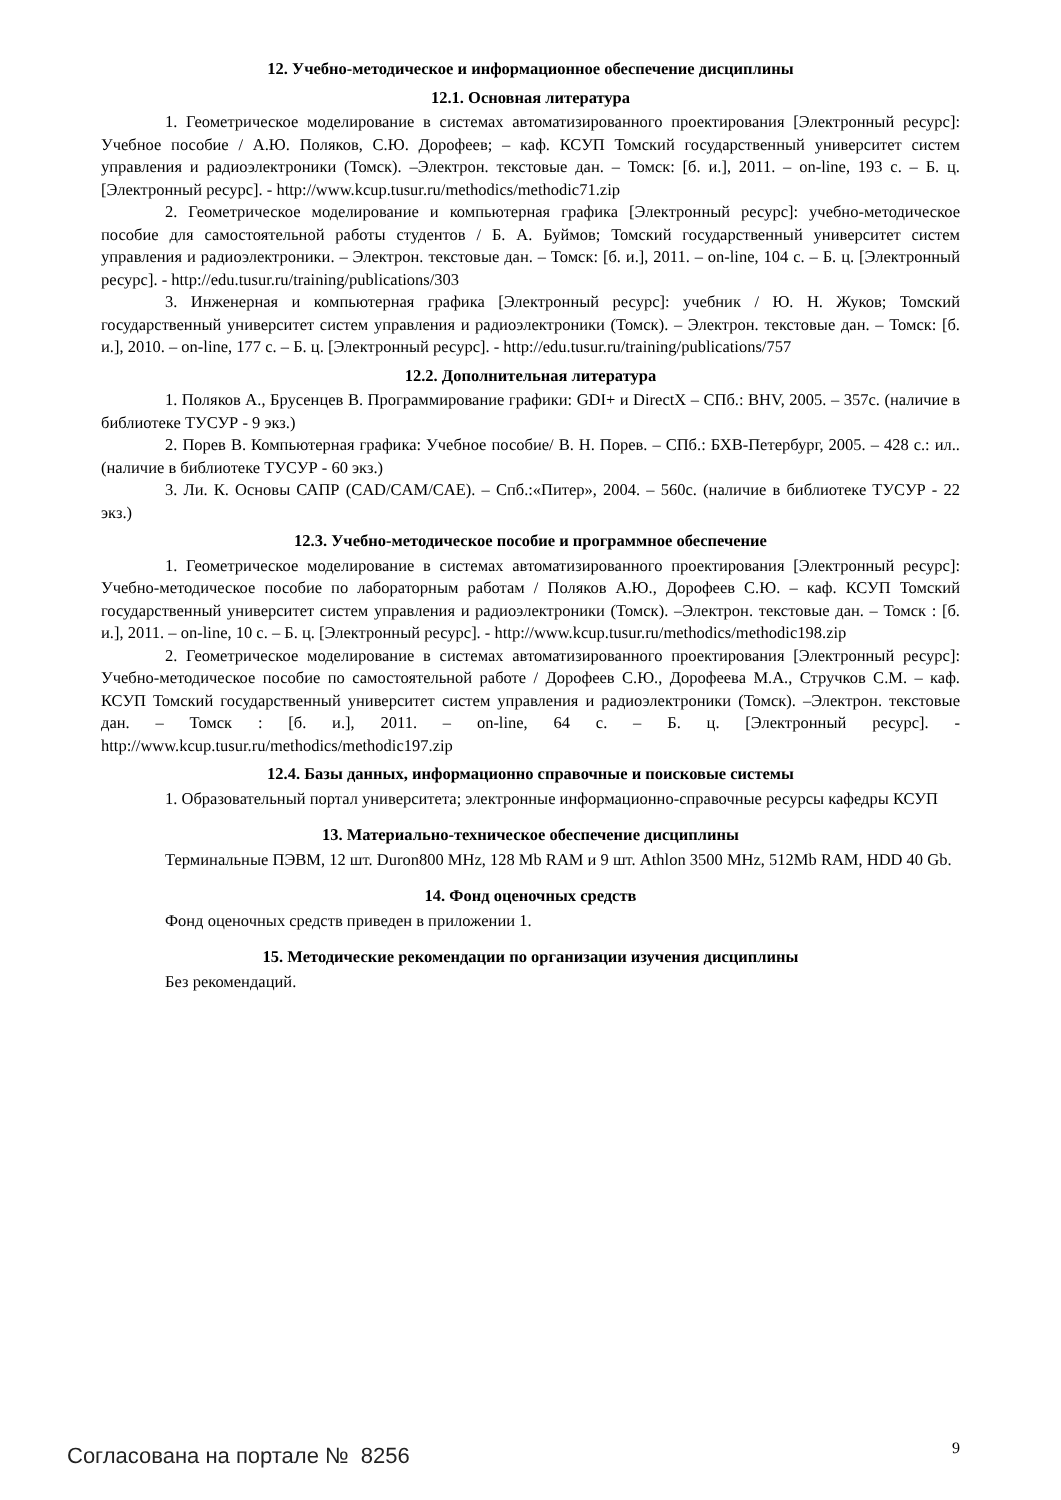12. Учебно-методическое и информационное обеспечение дисциплины
12.1. Основная литература
1. Геометрическое моделирование в системах автоматизированного проектирования [Электронный ресурс]: Учебное пособие / А.Ю. Поляков, С.Ю. Дорофеев; – каф. КСУП Томский государственный университет систем управления и радиоэлектроники (Томск). –Электрон. текстовые дан. – Томск: [б. и.], 2011. – on-line, 193 с. – Б. ц. [Электронный ресурс]. - http://www.kcup.tusur.ru/methodics/methodic71.zip
2. Геометрическое моделирование и компьютерная графика [Электронный ресурс]: учебно-методическое пособие для самостоятельной работы студентов / Б. А. Буймов; Томский государственный университет систем управления и радиоэлектроники. – Электрон. текстовые дан. – Томск: [б. и.], 2011. – on-line, 104 с. – Б. ц. [Электронный ресурс]. - http://edu.tusur.ru/training/publications/303
3. Инженерная и компьютерная графика [Электронный ресурс]: учебник / Ю. Н. Жуков; Томский государственный университет систем управления и радиоэлектроники (Томск). – Электрон. текстовые дан. – Томск: [б. и.], 2010. – on-line, 177 с. – Б. ц. [Электронный ресурс]. - http://edu.tusur.ru/training/publications/757
12.2. Дополнительная литература
1. Поляков А., Брусенцев В. Программирование графики: GDI+ и DirectX – СПб.: BHV, 2005. – 357с. (наличие в библиотеке ТУСУР - 9 экз.)
2. Порев В. Компьютерная графика: Учебное пособие/ В. Н. Порев. – СПб.: БХВ-Петербург, 2005. – 428 с.: ил.. (наличие в библиотеке ТУСУР - 60 экз.)
3. Ли. К. Основы САПР (CAD/CAM/CAE). – Спб.:«Питер», 2004. – 560с. (наличие в библиотеке ТУСУР - 22 экз.)
12.3. Учебно-методическое пособие и программное обеспечение
1. Геометрическое моделирование в системах автоматизированного проектирования [Электронный ресурс]: Учебно-методическое пособие по лабораторным работам / Поляков А.Ю., Дорофеев С.Ю. – каф. КСУП Томский государственный университет систем управления и радиоэлектроники (Томск). –Электрон. текстовые дан. – Томск : [б. и.], 2011. – on-line, 10 с. – Б. ц. [Электронный ресурс]. - http://www.kcup.tusur.ru/methodics/methodic198.zip
2. Геометрическое моделирование в системах автоматизированного проектирования [Электронный ресурс]: Учебно-методическое пособие по самостоятельной работе / Дорофеев С.Ю., Дорофеева М.А., Стручков С.М. – каф. КСУП Томский государственный университет систем управления и радиоэлектроники (Томск). –Электрон. текстовые дан. – Томск : [б. и.], 2011. – on-line, 64 с. – Б. ц. [Электронный ресурс]. - http://www.kcup.tusur.ru/methodics/methodic197.zip
12.4. Базы данных, информационно справочные и поисковые системы
1. Образовательный портал университета; электронные информационно-справочные ресурсы кафедры КСУП
13. Материально-техническое обеспечение дисциплины
Терминальные ПЭВМ, 12 шт. Duron800 MHz, 128 Mb RAM и 9 шт. Athlon 3500 MHz, 512Mb RAM, HDD 40 Gb.
14. Фонд оценочных средств
Фонд оценочных средств приведен в приложении 1.
15. Методические рекомендации по организации изучения дисциплины
Без рекомендаций.
Согласована на портале № 8256 9